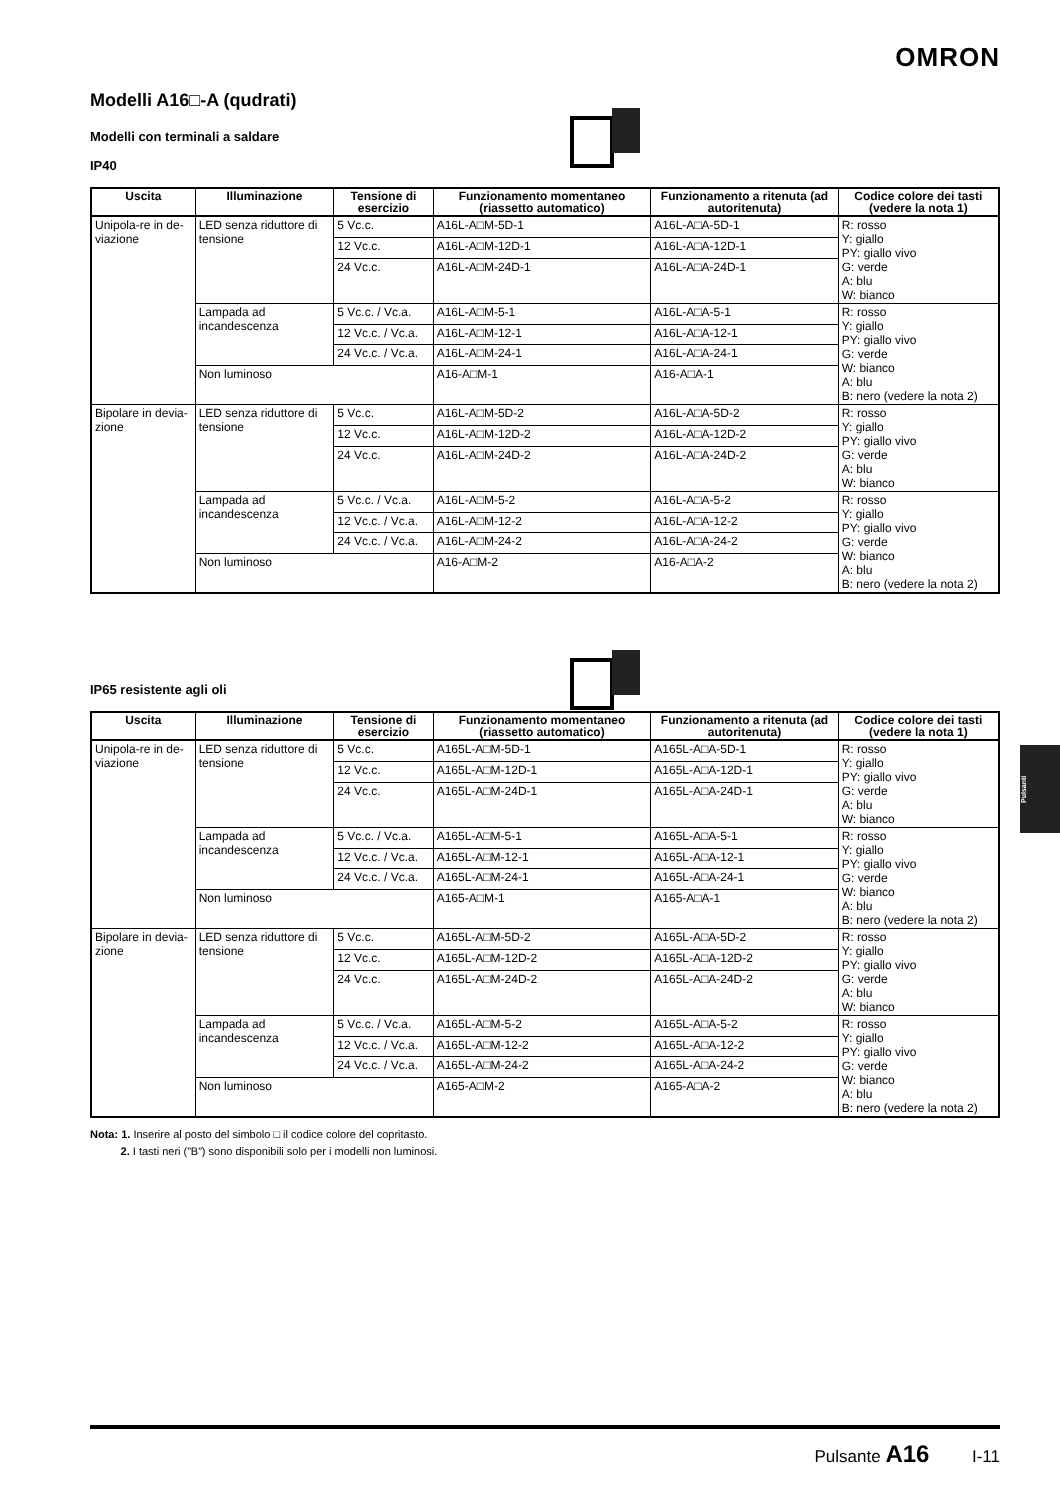OMRON
Modelli A16□-A (qudrati)
Modelli con terminali a saldare
IP40
| Uscita | Illuminazione | Tensione di esercizio | Funzionamento momentaneo (riassetto automatico) | Funzionamento a ritenuta (ad autoritenuta) | Codice colore dei tasti (vedere la nota 1) |
| --- | --- | --- | --- | --- | --- |
| Unipola-re in de-viazione | LED senza riduttore di tensione | 5 Vc.c. | A16L-A□M-5D-1 | A16L-A□A-5D-1 | R: rosso Y: giallo PY: giallo vivo G: verde A: blu W: bianco |
| | | 12 Vc.c. | A16L-A□M-12D-1 | A16L-A□A-12D-1 | |
| | | 24 Vc.c. | A16L-A□M-24D-1 | A16L-A□A-24D-1 | |
| | Lampada ad incandescenza | 5 Vc.c. / Vc.a. | A16L-A□M-5-1 | A16L-A□A-5-1 | R: rosso Y: giallo PY: giallo vivo G: verde W: bianco A: blu B: nero (vedere la nota 2) |
| | | 12 Vc.c. / Vc.a. | A16L-A□M-12-1 | A16L-A□A-12-1 | |
| | | 24 Vc.c. / Vc.a. | A16L-A□M-24-1 | A16L-A□A-24-1 | |
| | Non luminoso | | A16-A□M-1 | A16-A□A-1 | |
| Bipolare in devia-zione | LED senza riduttore di tensione | 5 Vc.c. | A16L-A□M-5D-2 | A16L-A□A-5D-2 | R: rosso Y: giallo PY: giallo vivo G: verde A: blu W: bianco |
| | | 12 Vc.c. | A16L-A□M-12D-2 | A16L-A□A-12D-2 | |
| | | 24 Vc.c. | A16L-A□M-24D-2 | A16L-A□A-24D-2 | |
| | Lampada ad incandescenza | 5 Vc.c. / Vc.a. | A16L-A□M-5-2 | A16L-A□A-5-2 | R: rosso Y: giallo PY: giallo vivo G: verde W: bianco A: blu B: nero (vedere la nota 2) |
| | | 12 Vc.c. / Vc.a. | A16L-A□M-12-2 | A16L-A□A-12-2 | |
| | | 24 Vc.c. / Vc.a. | A16L-A□M-24-2 | A16L-A□A-24-2 | |
| | Non luminoso | | A16-A□M-2 | A16-A□A-2 | |
IP65 resistente agli oli
| Uscita | Illuminazione | Tensione di esercizio | Funzionamento momentaneo (riassetto automatico) | Funzionamento a ritenuta (ad autoritenuta) | Codice colore dei tasti (vedere la nota 1) |
| --- | --- | --- | --- | --- | --- |
| Unipola-re in de-viazione | LED senza riduttore di tensione | 5 Vc.c. | A165L-A□M-5D-1 | A165L-A□A-5D-1 | R: rosso Y: giallo PY: giallo vivo G: verde A: blu W: bianco |
| | | 12 Vc.c. | A165L-A□M-12D-1 | A165L-A□A-12D-1 | |
| | | 24 Vc.c. | A165L-A□M-24D-1 | A165L-A□A-24D-1 | |
| | Lampada ad incandescenza | 5 Vc.c. / Vc.a. | A165L-A□M-5-1 | A165L-A□A-5-1 | R: rosso Y: giallo PY: giallo vivo G: verde W: bianco A: blu B: nero (vedere la nota 2) |
| | | 12 Vc.c. / Vc.a. | A165L-A□M-12-1 | A165L-A□A-12-1 | |
| | | 24 Vc.c. / Vc.a. | A165L-A□M-24-1 | A165L-A□A-24-1 | |
| | Non luminoso | | A165-A□M-1 | A165-A□A-1 | |
| Bipolare in devia-zione | LED senza riduttore di tensione | 5 Vc.c. | A165L-A□M-5D-2 | A165L-A□A-5D-2 | R: rosso Y: giallo PY: giallo vivo G: verde A: blu W: bianco |
| | | 12 Vc.c. | A165L-A□M-12D-2 | A165L-A□A-12D-2 | |
| | | 24 Vc.c. | A165L-A□M-24D-2 | A165L-A□A-24D-2 | |
| | Lampada ad incandescenza | 5 Vc.c. / Vc.a. | A165L-A□M-5-2 | A165L-A□A-5-2 | R: rosso Y: giallo PY: giallo vivo G: verde W: bianco A: blu B: nero (vedere la nota 2) |
| | | 12 Vc.c. / Vc.a. | A165L-A□M-12-2 | A165L-A□A-12-2 | |
| | | 24 Vc.c. / Vc.a. | A165L-A□M-24-2 | A165L-A□A-24-2 | |
| | Non luminoso | | A165-A□M-2 | A165-A□A-2 | |
Nota: 1. Inserire al posto del simbolo □ il codice colore del copritasto.
2. I tasti neri (”B”) sono disponibili solo per i modelli non luminosi.
Pulsanti
Pulsante A16 I-11